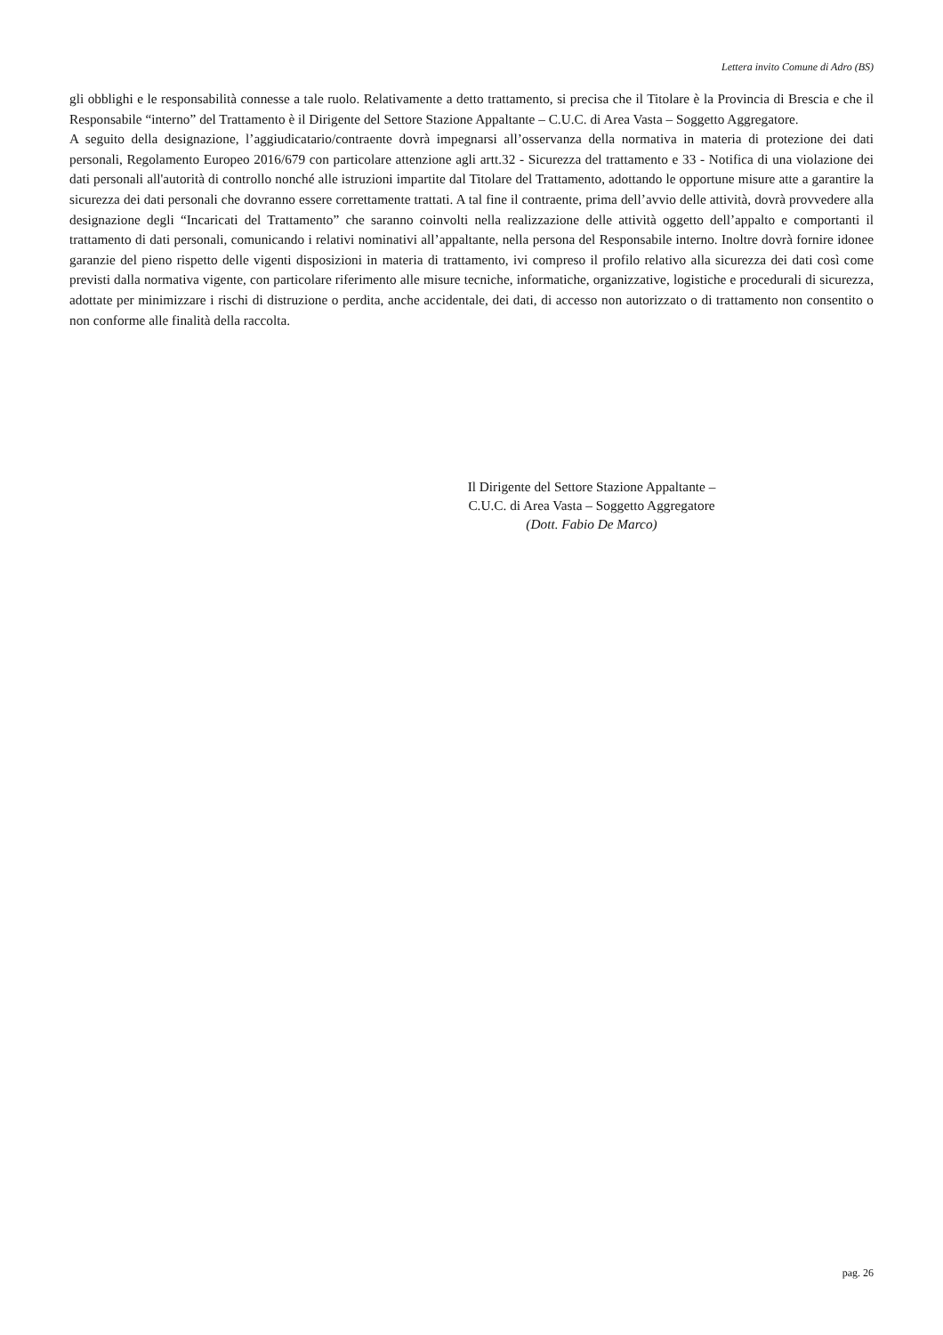Lettera invito Comune di Adro (BS)
gli obblighi e le responsabilità connesse a tale ruolo. Relativamente a detto trattamento, si precisa che il Titolare è la Provincia di Brescia e che il Responsabile “interno” del Trattamento è il Dirigente del Settore Stazione Appaltante – C.U.C. di Area Vasta – Soggetto Aggregatore.
A seguito della designazione, l’aggiudicatario/contraente dovrà impegnarsi all’osservanza della normativa in materia di protezione dei dati personali, Regolamento Europeo 2016/679 con particolare attenzione agli artt.32 - Sicurezza del trattamento e 33 - Notifica di una violazione dei dati personali all'autorità di controllo nonché alle istruzioni impartite dal Titolare del Trattamento, adottando le opportune misure atte a garantire la sicurezza dei dati personali che dovranno essere correttamente trattati. A tal fine il contraente, prima dell’avvio delle attività, dovrà provvedere alla designazione degli “Incaricati del Trattamento” che saranno coinvolti nella realizzazione delle attività oggetto dell’appalto e comportanti il trattamento di dati personali, comunicando i relativi nominativi all’appaltante, nella persona del Responsabile interno. Inoltre dovrà fornire idonee garanzie del pieno rispetto delle vigenti disposizioni in materia di trattamento, ivi compreso il profilo relativo alla sicurezza dei dati così come previsti dalla normativa vigente, con particolare riferimento alle misure tecniche, informatiche, organizzative, logistiche e procedurali di sicurezza, adottate per minimizzare i rischi di distruzione o perdita, anche accidentale, dei dati, di accesso non autorizzato o di trattamento non consentito o non conforme alle finalità della raccolta.
Il Dirigente del Settore Stazione Appaltante –
C.U.C. di Area Vasta – Soggetto Aggregatore
(Dott. Fabio De Marco)
pag. 26